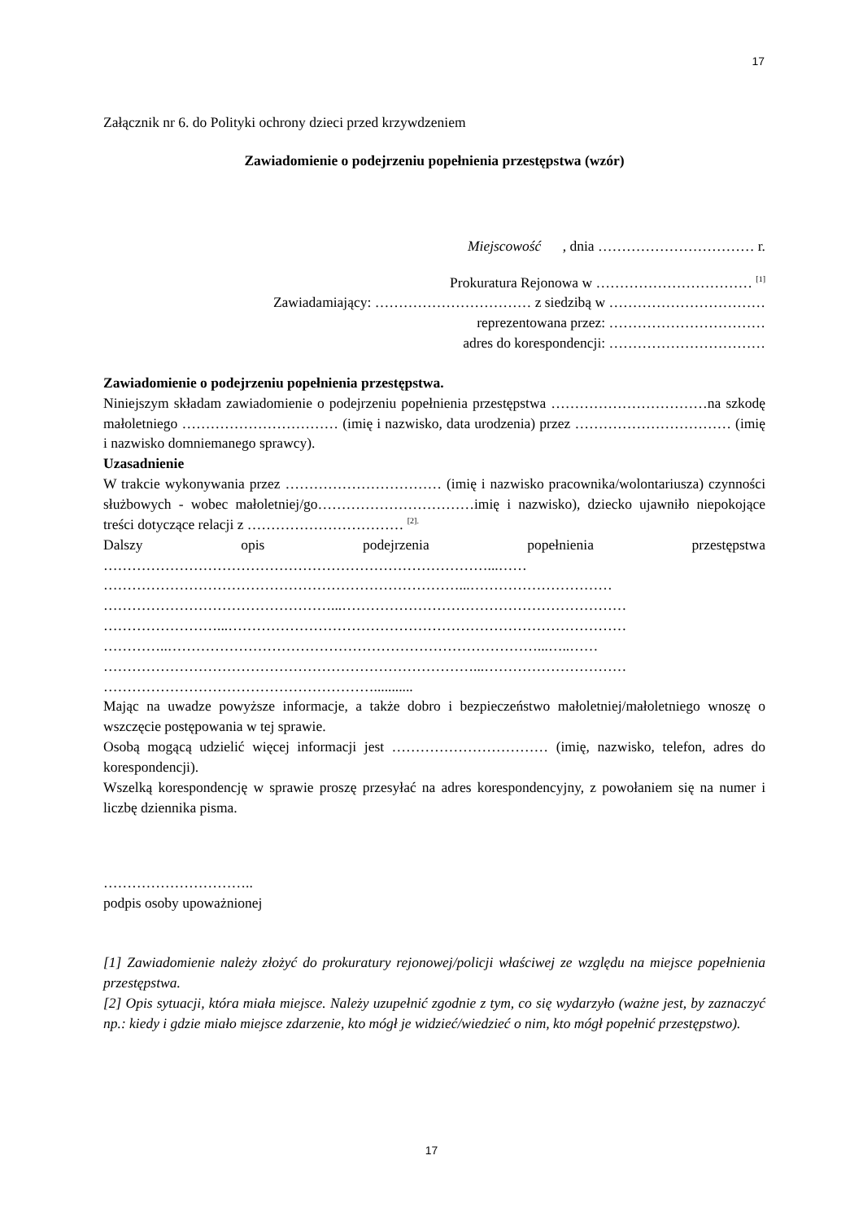17
Załącznik nr 6. do Polityki ochrony dzieci przed krzywdzeniem
Zawiadomienie o podejrzeniu popełnienia przestępstwa (wzór)
Miejscowość , dnia …………………………… r.
Prokuratura Rejonowa w …………………………… <sup>[1]</sup>
Zawiadamiający: …………………………… z siedzibą w ……………………………
reprezentowana przez: ……………………………
adres do korespondencji: ……………………………
Zawiadomienie o podejrzeniu popełnienia przestępstwa.
Niniejszym składam zawiadomienie o podejrzeniu popełnienia przestępstwa ……………………………na szkodę małoletniego …………………………… (imię i nazwisko, data urodzenia) przez …………………………… (imię i nazwisko domniemanego sprawcy).
Uzasadnienie
W trakcie wykonywania przez …………………………… (imię i nazwisko pracownika/wolontariusza) czynności służbowych - wobec małoletniej/go……………………………imię i nazwisko), dziecko ujawniło niepokojące treści dotyczące relacji z …………………………… <sup>[2].</sup>
Dalszy opis podejrzenia popełnienia przestępstwa ………………………………………………………………………...……
…………………………………………………………………...…………………………
…………………………………………...……………………………………………………
……………………...…………………………………………………………………………
…………..……………………………………………………………………...…..……
……………………………………………………………………...…………………………
…………………………………………………...........
Mając na uwadze powyższe informacje, a także dobro i bezpieczeństwo małoletniej/małoletniego wnoszę o wszczęcie postępowania w tej sprawie.
Osobą mogącą udzielić więcej informacji jest …………………………… (imię, nazwisko, telefon, adres do korespondencji).
Wszelką korespondencję w sprawie proszę przesyłać na adres korespondencyjny, z powołaniem się na numer i liczbę dziennika pisma.
…………………………..
podpis osoby upoważnionej
[1] Zawiadomienie należy złożyć do prokuratury rejonowej/policji właściwej ze względu na miejsce popełnienia przestępstwa.
[2] Opis sytuacji, która miała miejsce. Należy uzupełnić zgodnie z tym, co się wydarzyło (ważne jest, by zaznaczyć np.: kiedy i gdzie miało miejsce zdarzenie, kto mógł je widzieć/wiedzieć o nim, kto mógł popełnić przestępstwo).
17